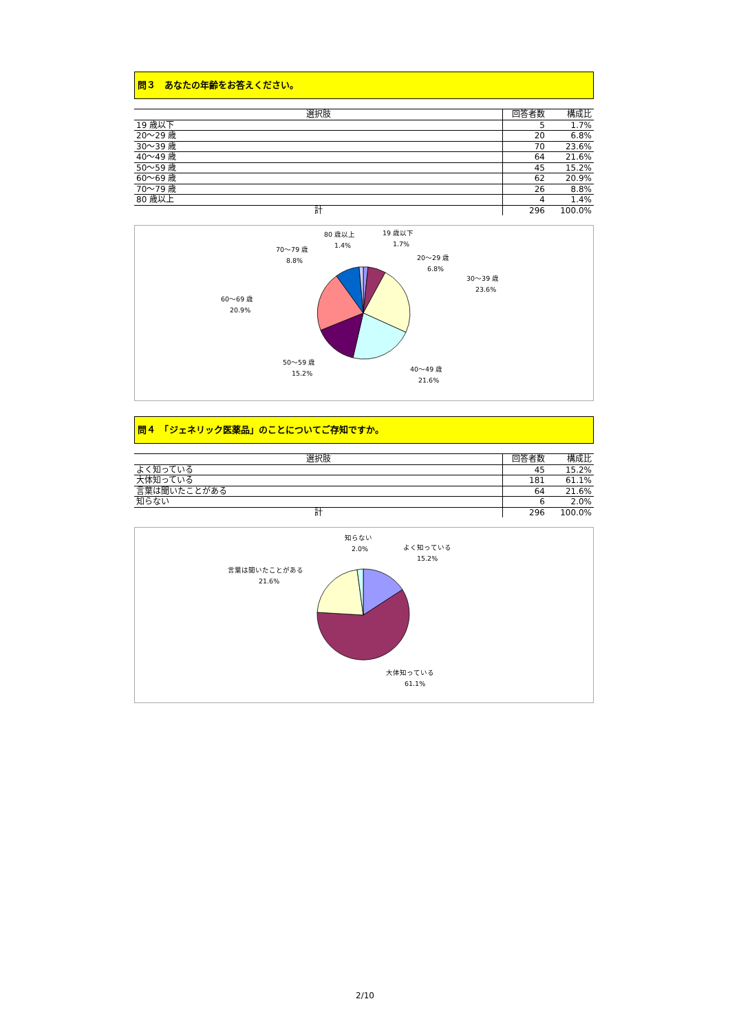問３　あなたの年齢をお答えください。
| 選択肢 | 回答者数 | 構成比 |
| --- | --- | --- |
| 19 歳以下 | 5 | 1.7% |
| 20～29 歳 | 20 | 6.8% |
| 30～39 歳 | 70 | 23.6% |
| 40～49 歳 | 64 | 21.6% |
| 50～59 歳 | 45 | 15.2% |
| 60～69 歳 | 62 | 20.9% |
| 70～79 歳 | 26 | 8.8% |
| 80 歳以上 | 4 | 1.4% |
| 計 | 296 | 100.0% |
19 歳以下
1.7%
20～29 歳
6.8%
30～39 歳
23.6%
40～49 歳
21.6%
50～59 歳
15.2%
60～69 歳
20.9%
70～79 歳
8.8%
80 歳以上
1.4%
問４　「ジェネリック医薬品」のことについてご存知ですか。
| 選択肢 | 回答者数 | 構成比 |
| --- | --- | --- |
| よく知っている | 45 | 15.2% |
| 大体知っている | 181 | 61.1% |
| 言葉は聞いたことがある | 64 | 21.6% |
| 知らない | 6 | 2.0% |
| 計 | 296 | 100.0% |
知らない
2.0%
よく知っている
15.2%
言葉は聞いたことがある
21.6%
大体知っている
61.1%
2/10